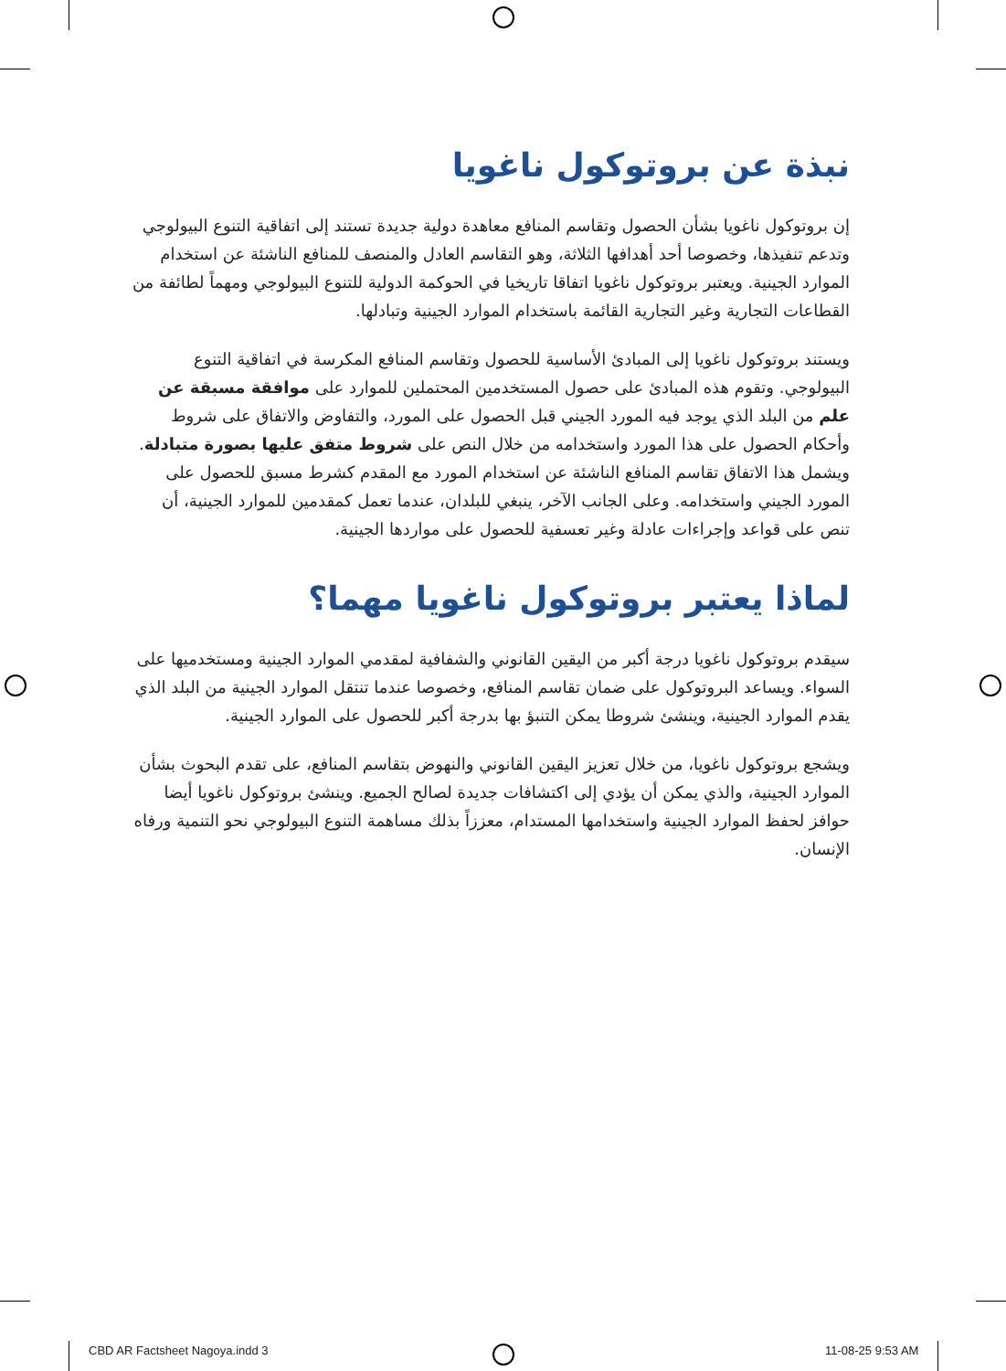نبذة عن بروتوكول ناغويا
إن بروتوكول ناغويا بشأن الحصول وتقاسم المنافع معاهدة دولية جديدة تستند إلى اتفاقية التنوع البيولوجي وتدعم تنفيذها، وخصوصا أحد أهدافها الثلاثة، وهو التقاسم العادل والمنصف للمنافع الناشئة عن استخدام الموارد الجينية. ويعتبر بروتوكول ناغويا اتفاقا تاريخيا في الحوكمة الدولية للتنوع البيولوجي ومهماً لطائفة من القطاعات التجارية وغير التجارية القائمة باستخدام الموارد الجينية وتبادلها.
ويستند بروتوكول ناغويا إلى المبادئ الأساسية للحصول وتقاسم المنافع المكرسة في اتفاقية التنوع البيولوجي. وتقوم هذه المبادئ على حصول المستخدمين المحتملين للموارد على موافقة مسبقة عن علم من البلد الذي يوجد فيه المورد الجيني قبل الحصول على المورد، والتفاوض والاتفاق على شروط وأحكام الحصول على هذا المورد واستخدامه من خلال النص على شروط متفق عليها بصورة متبادلة. ويشمل هذا الاتفاق تقاسم المنافع الناشئة عن استخدام المورد مع المقدم كشرط مسبق للحصول على المورد الجيني واستخدامه. وعلى الجانب الآخر، ينبغي للبلدان، عندما تعمل كمقدمين للموارد الجينية، أن تنص على قواعد وإجراءات عادلة وغير تعسفية للحصول على مواردها الجينية.
لماذا يعتبر بروتوكول ناغويا مهما؟
سيقدم بروتوكول ناغويا درجة أكبر من اليقين القانوني والشفافية لمقدمي الموارد الجينية ومستخدميها على السواء. ويساعد البروتوكول على ضمان تقاسم المنافع، وخصوصا عندما تنتقل الموارد الجينية من البلد الذي يقدم الموارد الجينية، وينشئ شروطا يمكن التنبؤ بها بدرجة أكبر للحصول على الموارد الجينية.
ويشجع بروتوكول ناغويا، من خلال تعزيز اليقين القانوني والنهوض بتقاسم المنافع، على تقدم البحوث بشأن الموارد الجينية، والذي يمكن أن يؤدي إلى اكتشافات جديدة لصالح الجميع. وينشئ بروتوكول ناغويا أيضا حوافز لحفظ الموارد الجينية واستخدامها المستدام، معززاً بذلك مساهمة التنوع البيولوجي نحو التنمية ورفاه الإنسان.
CBD AR Factsheet Nagoya.indd 3 11-08-25 9:53 AM